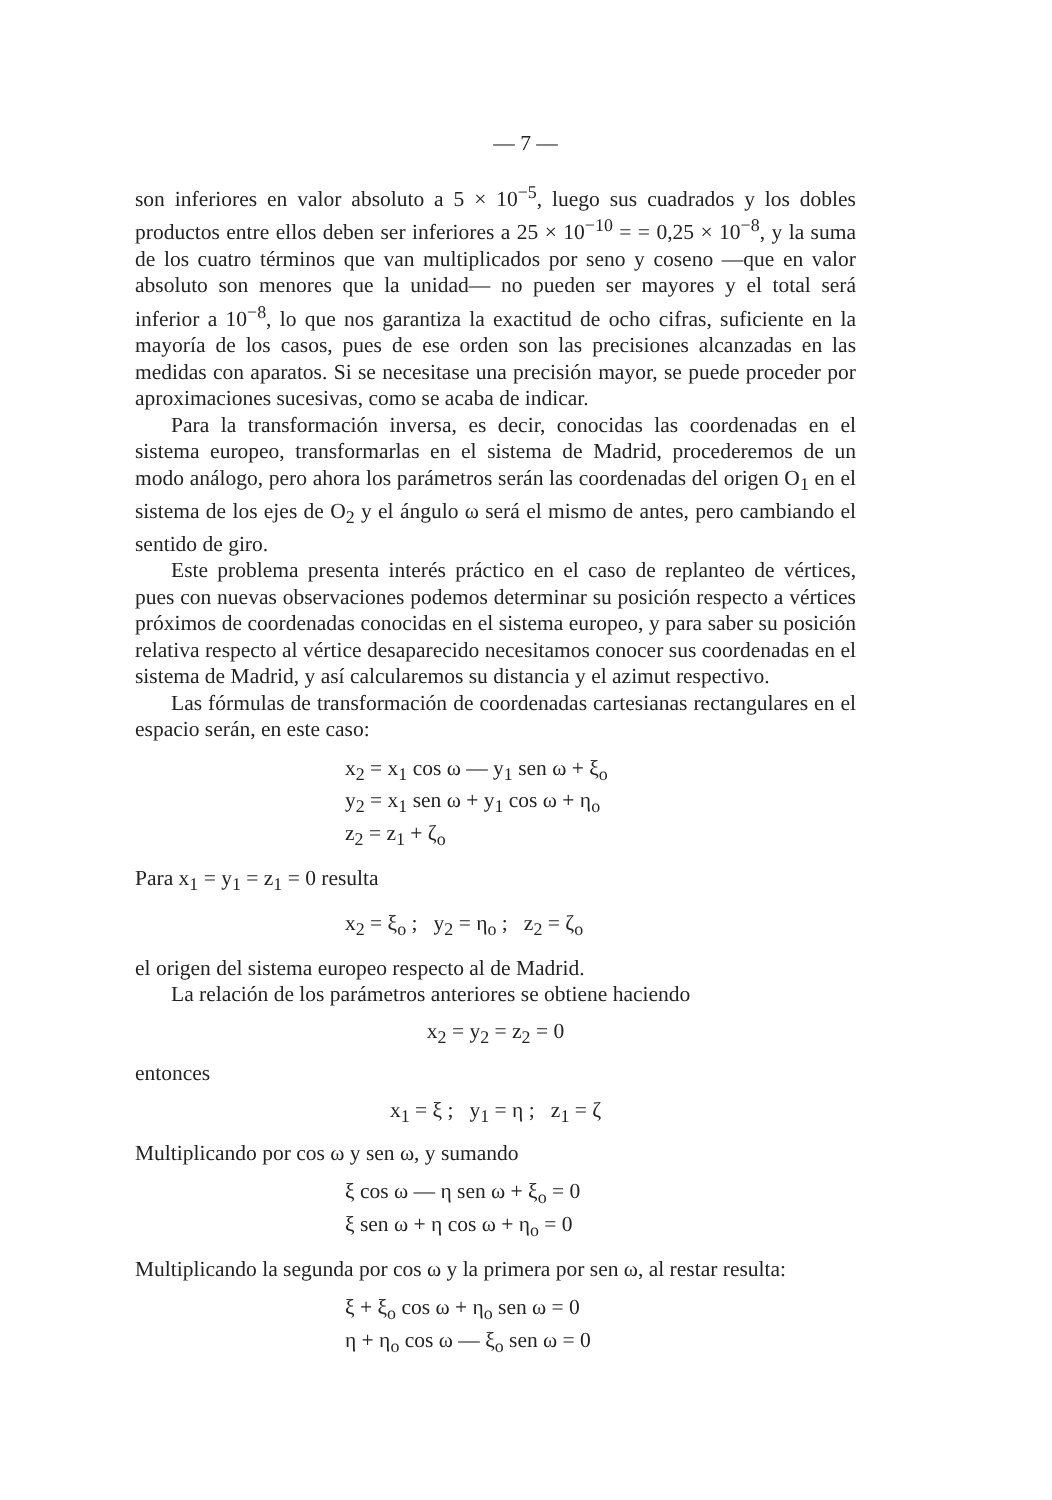— 7 —
son inferiores en valor absoluto a 5 × 10<sup>−5</sup>, luego sus cuadrados y los dobles productos entre ellos deben ser inferiores a 25 × 10<sup>−10</sup> = = 0,25 × 10<sup>−8</sup>, y la suma de los cuatro términos que van multiplicados por seno y coseno —que en valor absoluto son menores que la unidad— no pueden ser mayores y el total será inferior a 10<sup>−8</sup>, lo que nos garantiza la exactitud de ocho cifras, suficiente en la mayoría de los casos, pues de ese orden son las precisiones alcanzadas en las medidas con aparatos. Si se necesitase una precisión mayor, se puede proceder por aproximaciones sucesivas, como se acaba de indicar.
Para la transformación inversa, es decir, conocidas las coordenadas en el sistema europeo, transformarlas en el sistema de Madrid, procederemos de un modo análogo, pero ahora los parámetros serán las coordenadas del origen O<sub>1</sub> en el sistema de los ejes de O<sub>2</sub> y el ángulo ω será el mismo de antes, pero cambiando el sentido de giro.
Este problema presenta interés práctico en el caso de replanteo de vértices, pues con nuevas observaciones podemos determinar su posición respecto a vértices próximos de coordenadas conocidas en el sistema europeo, y para saber su posición relativa respecto al vértice desaparecido necesitamos conocer sus coordenadas en el sistema de Madrid, y así calcularemos su distancia y el azimut respectivo.
Las fórmulas de transformación de coordenadas cartesianas rectangulares en el espacio serán, en este caso:
x<sub>2</sub> = x<sub>1</sub> cos ω — y<sub>1</sub> sen ω + ξ<sub>o</sub>
y<sub>2</sub> = x<sub>1</sub> sen ω + y<sub>1</sub> cos ω + η<sub>o</sub>
z<sub>2</sub> = z<sub>1</sub> + ζ<sub>o</sub>
Para x<sub>1</sub> = y<sub>1</sub> = z<sub>1</sub> = 0 resulta
x<sub>2</sub> = ξ<sub>o</sub> ; y<sub>2</sub> = η<sub>o</sub> ; z<sub>2</sub> = ζ<sub>o</sub>
el origen del sistema europeo respecto al de Madrid.
La relación de los parámetros anteriores se obtiene haciendo
x<sub>2</sub> = y<sub>2</sub> = z<sub>2</sub> = 0
entonces
x<sub>1</sub> = ξ ; y<sub>1</sub> = η ; z<sub>1</sub> = ζ
Multiplicando por cos ω y sen ω, y sumando
ξ cos ω — η sen ω + ξ<sub>o</sub> = 0
ξ sen ω + η cos ω + η<sub>o</sub> = 0
Multiplicando la segunda por cos ω y la primera por sen ω, al restar resulta:
ξ + ξ<sub>o</sub> cos ω + η<sub>o</sub> sen ω = 0
η + η<sub>o</sub> cos ω — ξ<sub>o</sub> sen ω = 0